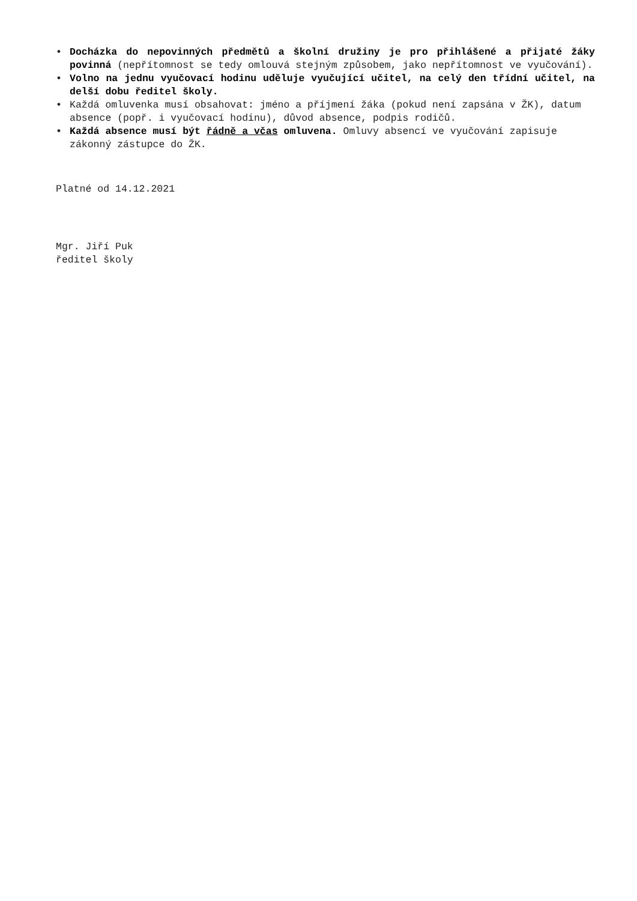• Docházka do nepovinných předmětů a školní družiny je pro přihlášené a přijaté žáky povinná (nepřítomnost se tedy omlouvá stejným způsobem, jako nepřítomnost ve vyučování).
• Volno na jednu vyučovací hodinu uděluje vyučující učitel, na celý den třídní učitel, na delší dobu ředitel školy.
• Každá omluvenka musí obsahovat: jméno a příjmení žáka (pokud není zapsána v ŽK), datum absence (popř. i vyučovací hodinu), důvod absence, podpis rodičů.
• Každá absence musí být řádně a včas omluvena. Omluvy absencí ve vyučování zapisuje zákonný zástupce do ŽK.
Platné od 14.12.2021
Mgr. Jiří Puk
ředitel školy